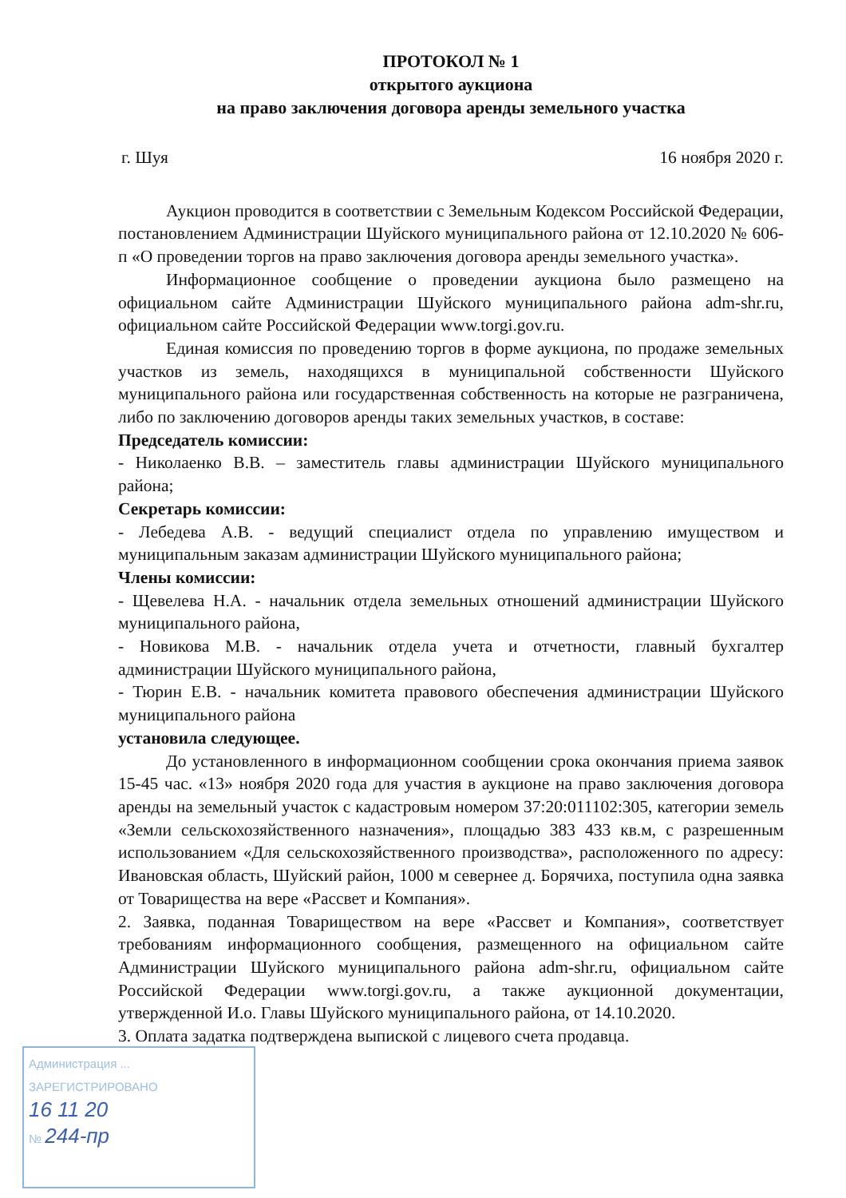ПРОТОКОЛ № 1
открытого аукциона
на право заключения договора аренды земельного участка
г. Шуя 16 ноября 2020 г.
Аукцион проводится в соответствии с Земельным Кодексом Российской Федерации, постановлением Администрации Шуйского муниципального района от 12.10.2020 № 606-п «О проведении торгов на право заключения договора аренды земельного участка».
Информационное сообщение о проведении аукциона было размещено на официальном сайте Администрации Шуйского муниципального района adm-shr.ru, официальном сайте Российской Федерации www.torgi.gov.ru.
Единая комиссия по проведению торгов в форме аукциона, по продаже земельных участков из земель, находящихся в муниципальной собственности Шуйского муниципального района или государственная собственность на которые не разграничена, либо по заключению договоров аренды таких земельных участков, в составе:
Председатель комиссии:
- Николаенко В.В. – заместитель главы администрации Шуйского муниципального района;
Секретарь комиссии:
- Лебедева А.В. - ведущий специалист отдела по управлению имуществом и муниципальным заказам администрации Шуйского муниципального района;
Члены комиссии:
- Щевелева Н.А. - начальник отдела земельных отношений администрации Шуйского муниципального района,
- Новикова М.В. - начальник отдела учета и отчетности, главный бухгалтер администрации Шуйского муниципального района,
- Тюрин Е.В. - начальник комитета правового обеспечения администрации Шуйского муниципального района
установила следующее.
До установленного в информационном сообщении срока окончания приема заявок 15-45 час. «13» ноября 2020 года для участия в аукционе на право заключения договора аренды на земельный участок с кадастровым номером 37:20:011102:305, категории земель «Земли сельскохозяйственного назначения», площадью 383 433 кв.м, с разрешенным использованием «Для сельскохозяйственного производства», расположенного по адресу: Ивановская область, Шуйский район, 1000 м севернее д. Борячиха, поступила одна заявка от Товарищества на вере «Рассвет и Компания».
2. Заявка, поданная Товариществом на вере «Рассвет и Компания», соответствует требованиям информационного сообщения, размещенного на официальном сайте Администрации Шуйского муниципального района adm-shr.ru, официальном сайте Российской Федерации www.torgi.gov.ru, а также аукционной документации, утвержденной И.о. Главы Шуйского муниципального района, от 14.10.2020.
3. Оплата задатка подтверждена выпиской с лицевого счета продавца.
Администрация ... ЗАРЕГИСТРИРОВАНО
16 11 20
№ 244-пр